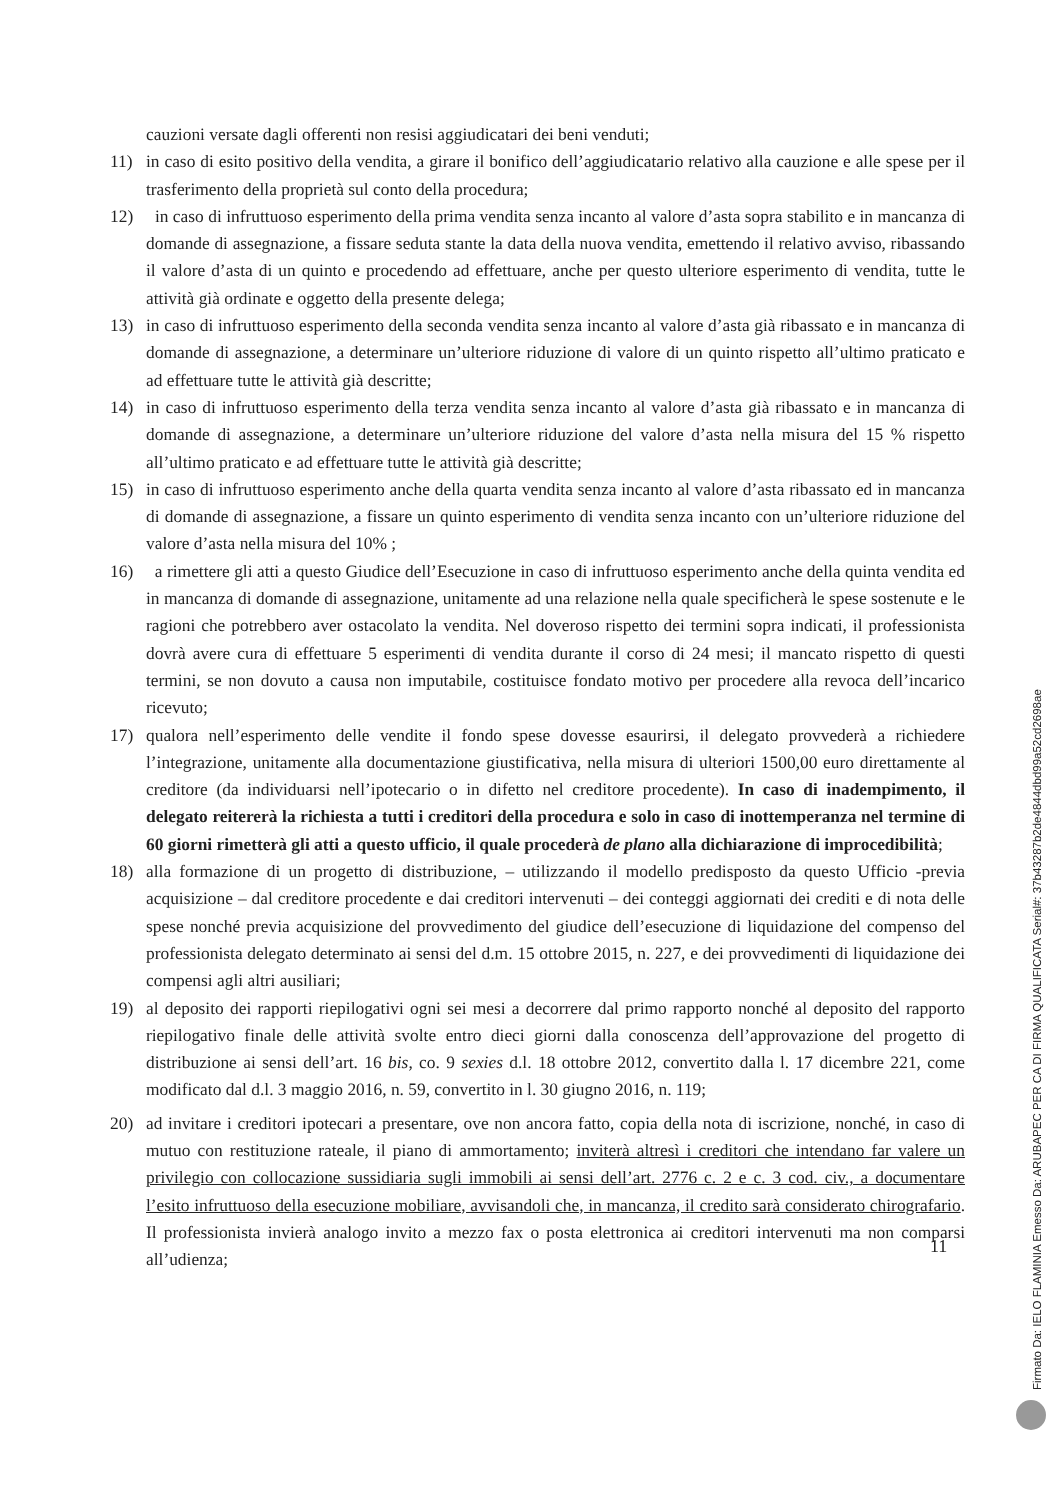cauzioni versate dagli offerenti non resisi aggiudicatari dei beni venduti;
11) in caso di esito positivo della vendita, a girare il bonifico dell’aggiudicatario relativo alla cauzione e alle spese per il trasferimento della proprietà sul conto della procedura;
12) in caso di infruttuoso esperimento della prima vendita senza incanto al valore d’asta sopra stabilito e in mancanza di domande di assegnazione, a fissare seduta stante la data della nuova vendita, emettendo il relativo avviso, ribassando il valore d’asta di un quinto e procedendo ad effettuare, anche per questo ulteriore esperimento di vendita, tutte le attività già ordinate e oggetto della presente delega;
13) in caso di infruttuoso esperimento della seconda vendita senza incanto al valore d’asta già ribassato e in mancanza di domande di assegnazione, a determinare un’ulteriore riduzione di valore di un quinto rispetto all’ultimo praticato e ad effettuare tutte le attività già descritte;
14) in caso di infruttuoso esperimento della terza vendita senza incanto al valore d’asta già ribassato e in mancanza di domande di assegnazione, a determinare un’ulteriore riduzione del valore d’asta nella misura del 15 % rispetto all’ultimo praticato e ad effettuare tutte le attività già descritte;
15) in caso di infruttuoso esperimento anche della quarta vendita senza incanto al valore d’asta ribassato ed in mancanza di domande di assegnazione, a fissare un quinto esperimento di vendita senza incanto con un’ulteriore riduzione del valore d’asta nella misura del 10% ;
16) a rimettere gli atti a questo Giudice dell’Esecuzione in caso di infruttuoso esperimento anche della quinta vendita ed in mancanza di domande di assegnazione, unitamente ad una relazione nella quale specificherà le spese sostenute e le ragioni che potrebbero aver ostacolato la vendita. Nel doveroso rispetto dei termini sopra indicati, il professionista dovrà avere cura di effettuare 5 esperimenti di vendita durante il corso di 24 mesi; il mancato rispetto di questi termini, se non dovuto a causa non imputabile, costituisce fondato motivo per procedere alla revoca dell’incarico ricevuto;
17) qualora nell’esperimento delle vendite il fondo spese dovesse esaurirsi, il delegato provvederà a richiedere l’integrazione, unitamente alla documentazione giustificativa, nella misura di ulteriori 1500,00 euro direttamente al creditore (da individuarsi nell’ipotecario o in difetto nel creditore procedente). In caso di inadempimento, il delegato reitererà la richiesta a tutti i creditori della procedura e solo in caso di inottemperanza nel termine di 60 giorni rimetterà gli atti a questo ufficio, il quale procederà de plano alla dichiarazione di improcedibilità;
18) alla formazione di un progetto di distribuzione, – utilizzando il modello predisposto da questo Ufficio -previa acquisizione – dal creditore procedente e dai creditori intervenuti – dei conteggi aggiornati dei crediti e di nota delle spese nonché previa acquisizione del provvedimento del giudice dell’esecuzione di liquidazione del compenso del professionista delegato determinato ai sensi del d.m. 15 ottobre 2015, n. 227, e dei provvedimenti di liquidazione dei compensi agli altri ausiliari;
19) al deposito dei rapporti riepilogativi ogni sei mesi a decorrere dal primo rapporto nonché al deposito del rapporto riepilogativo finale delle attività svolte entro dieci giorni dalla conoscenza dell’approvazione del progetto di distribuzione ai sensi dell’art. 16 bis, co. 9 sexies d.l. 18 ottobre 2012, convertito dalla l. 17 dicembre 221, come modificato dal d.l. 3 maggio 2016, n. 59, convertito in l. 30 giugno 2016, n. 119;
20) ad invitare i creditori ipotecari a presentare, ove non ancora fatto, copia della nota di iscrizione, nonché, in caso di mutuo con restituzione rateale, il piano di ammortamento; inviterà altresì i creditori che intendano far valere un privilegio con collocazione sussidiaria sugli immobili ai sensi dell’art. 2776 c. 2 e c. 3 cod. civ., a documentare l’esito infruttuoso della esecuzione mobiliare, avvisandoli che, in mancanza, il credito sarà considerato chirografario. Il professionista invierà analogo invito a mezzo fax o posta elettronica ai creditori intervenuti ma non comparsi all’udienza;
11
Firmato Da: IELO FLAMINIA Emesso Da: ARUBAPEC PER CA DI FIRMA QUALIFICATA Serial#: 37b43287b2de4844dbd99a52cd2698ae